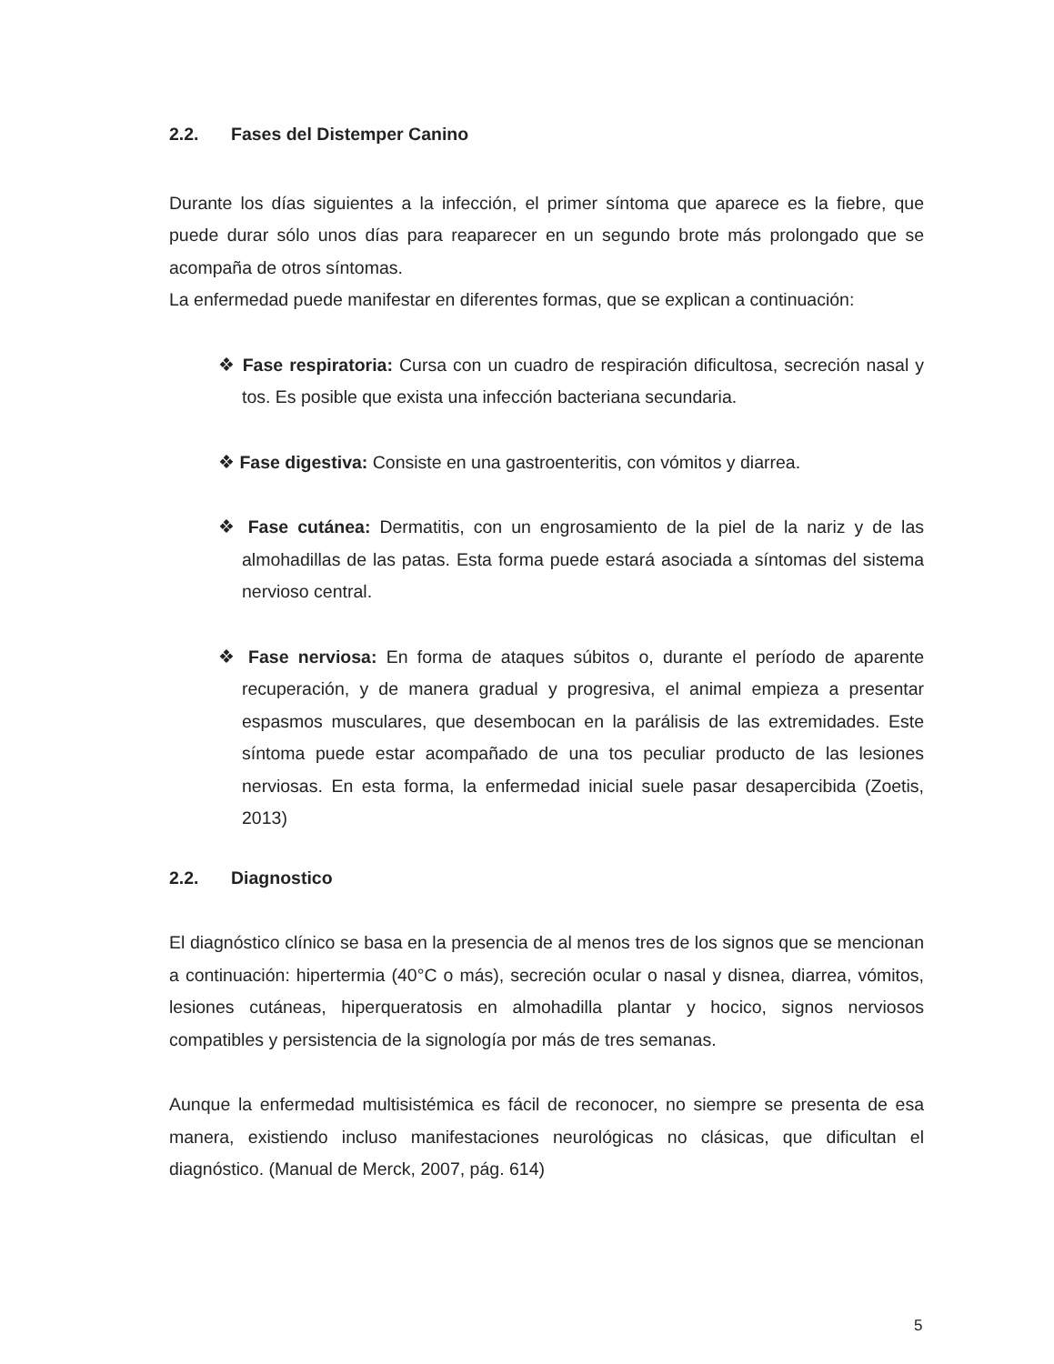2.2. Fases del Distemper Canino
Durante los días siguientes a la infección, el primer síntoma que aparece es la fiebre, que puede durar sólo unos días para reaparecer en un segundo brote más prolongado que se acompaña de otros síntomas.
La enfermedad puede manifestar en diferentes formas, que se explican a continuación:
❖ Fase respiratoria: Cursa con un cuadro de respiración dificultosa, secreción nasal y tos. Es posible que exista una infección bacteriana secundaria.
❖ Fase digestiva: Consiste en una gastroenteritis, con vómitos y diarrea.
❖ Fase cutánea: Dermatitis, con un engrosamiento de la piel de la nariz y de las almohadillas de las patas. Esta forma puede estará asociada a síntomas del sistema nervioso central.
❖ Fase nerviosa: En forma de ataques súbitos o, durante el período de aparente recuperación, y de manera gradual y progresiva, el animal empieza a presentar espasmos musculares, que desembocan en la parálisis de las extremidades. Este síntoma puede estar acompañado de una tos peculiar producto de las lesiones nerviosas. En esta forma, la enfermedad inicial suele pasar desapercibida (Zoetis, 2013)
2.2. Diagnostico
El diagnóstico clínico se basa en la presencia de al menos tres de los signos que se mencionan a continuación: hipertermia (40°C o más), secreción ocular o nasal y disnea, diarrea, vómitos, lesiones cutáneas, hiperqueratosis en almohadilla plantar y hocico, signos nerviosos compatibles y persistencia de la signología por más de tres semanas.
Aunque la enfermedad multisistémica es fácil de reconocer, no siempre se presenta de esa manera, existiendo incluso manifestaciones neurológicas no clásicas, que dificultan el diagnóstico. (Manual de Merck, 2007, pág. 614)
5